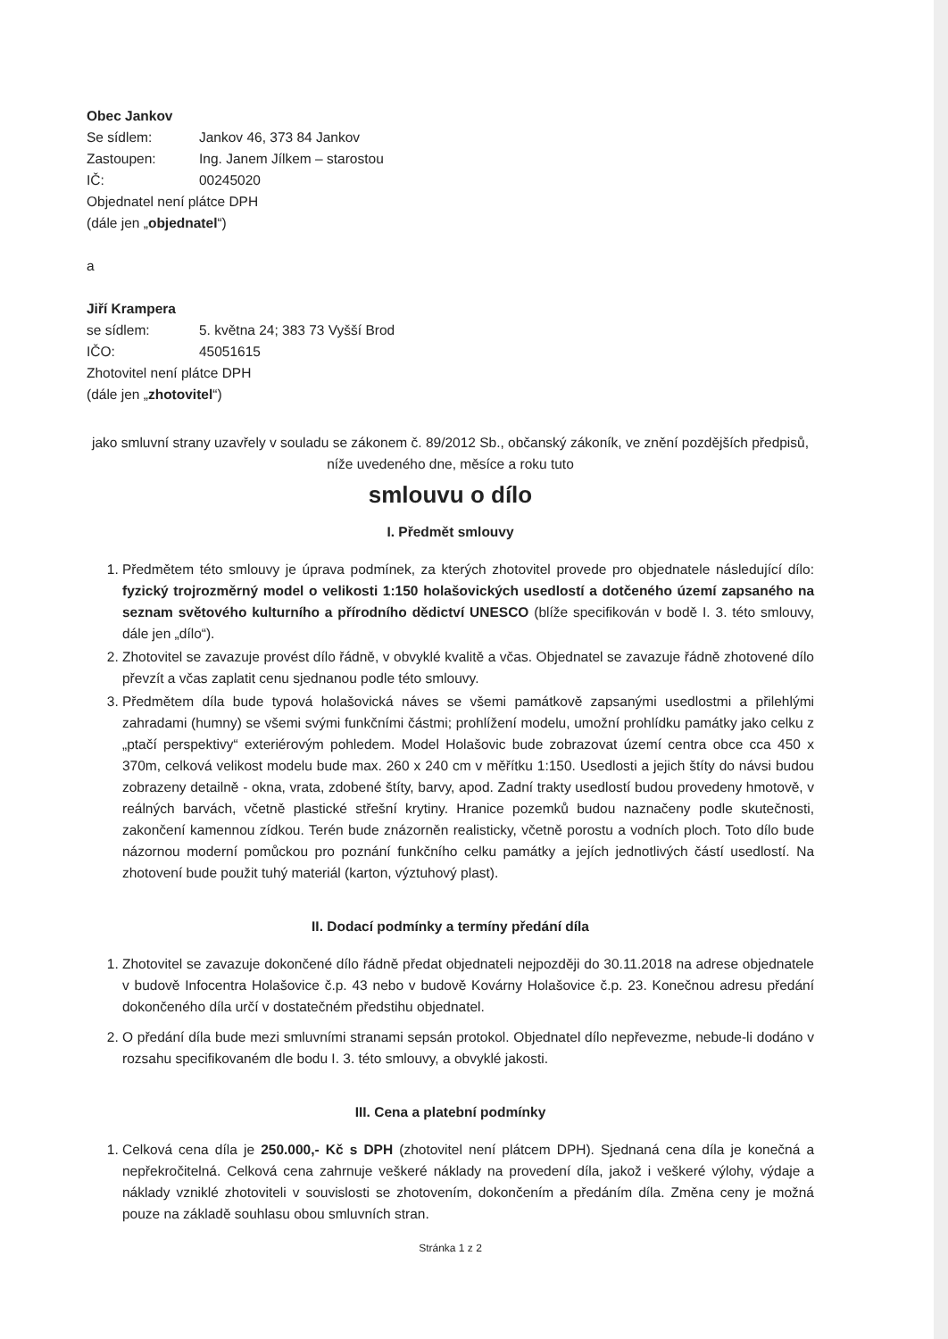Obec Jankov
Se sídlem: Jankov 46, 373 84 Jankov
Zastoupen: Ing. Janem Jílkem – starostou
IČ: 00245020
Objednatel není plátce DPH
(dále jen „objednatel“)
a
Jiří Krampera
se sídlem: 5. května 24; 383 73 Vyšší Brod
IČO: 45051615
Zhotovitel není plátce DPH
(dále jen „zhotovitel“)
jako smluvní strany uzavřely v souladu se zákonem č. 89/2012 Sb., občanský zákoník, ve znění pozdějších předpisů, níže uvedeného dne, měsíce a roku tuto
smlouvu o dílo
I. Předmět smlouvy
1. Předmětem této smlouvy je úprava podmínek, za kterých zhotovitel provede pro objednatele následující dílo: fyzický trojrozměrný model o velikosti 1:150 holašovických usedlostí a dotčeného území zapsaného na seznam světového kulturního a přírodního dědictví UNESCO (blíže specifikován v bodě I. 3. této smlouvy, dále jen „dílo“).
2. Zhotovitel se zavazuje provést dílo řádně, v obvyklé kvalitě a včas. Objednatel se zavazuje řádně zhotovené dílo převzít a včas zaplatit cenu sjednanou podle této smlouvy.
3. Předmětem díla bude typová holašovická náves se všemi památkově zapsanými usedlostmi a přilehlými zahradami (humny) se všemi svými funkčními částmi; prohlížení modelu, umožní prohlídku památky jako celku z „ptačí perspektivy“ exteriérovým pohledem. Model Holašovic bude zobrazovat území centra obce cca 450 x 370m, celková velikost modelu bude max. 260 x 240 cm v měřítku 1:150. Usedlosti a jejich štíty do návsi budou zobrazeny detailně - okna, vrata, zdobené štíty, barvy, apod. Zadní trakty usedlostí budou provedeny hmotově, v reálných barvách, včetně plastické střešní krytiny. Hranice pozemků budou naznačeny podle skutečnosti, zakončení kamennou zídkou. Terén bude znázorněn realisticky, včetně porostu a vodních ploch. Toto dílo bude názornou moderní pomůckou pro poznání funkčního celku památky a jejích jednotlivých částí usedlostí. Na zhotovení bude použit tuhý materiál (karton, výztuhový plast).
II. Dodací podmínky a termíny předání díla
1. Zhotovitel se zavazuje dokončené dílo řádně předat objednateli nejpozději do 30.11.2018 na adrese objednatele v budově Infocentra Holašovice č.p. 43 nebo v budově Kovárny Holašovice č.p. 23. Konečnou adresu předání dokončeného díla určí v dostatečném předstihu objednatel.
2. O předání díla bude mezi smluvními stranami sepsán protokol. Objednatel dílo nepřevezme, nebude-li dodáno v rozsahu specifikovaném dle bodu I. 3. této smlouvy, a obvyklé jakosti.
III. Cena a platební podmínky
1. Celková cena díla je 250.000,- Kč s DPH (zhotovitel není plátcem DPH). Sjednaná cena díla je konečná a nepřekročitelná. Celková cena zahrnuje veškeré náklady na provedení díla, jakož i veškeré výlohy, výdaje a náklady vzniklé zhotoviteli v souvislosti se zhotovením, dokončením a předáním díla. Změna ceny je možná pouze na základě souhlasu obou smluvních stran.
Stránka 1 z 2